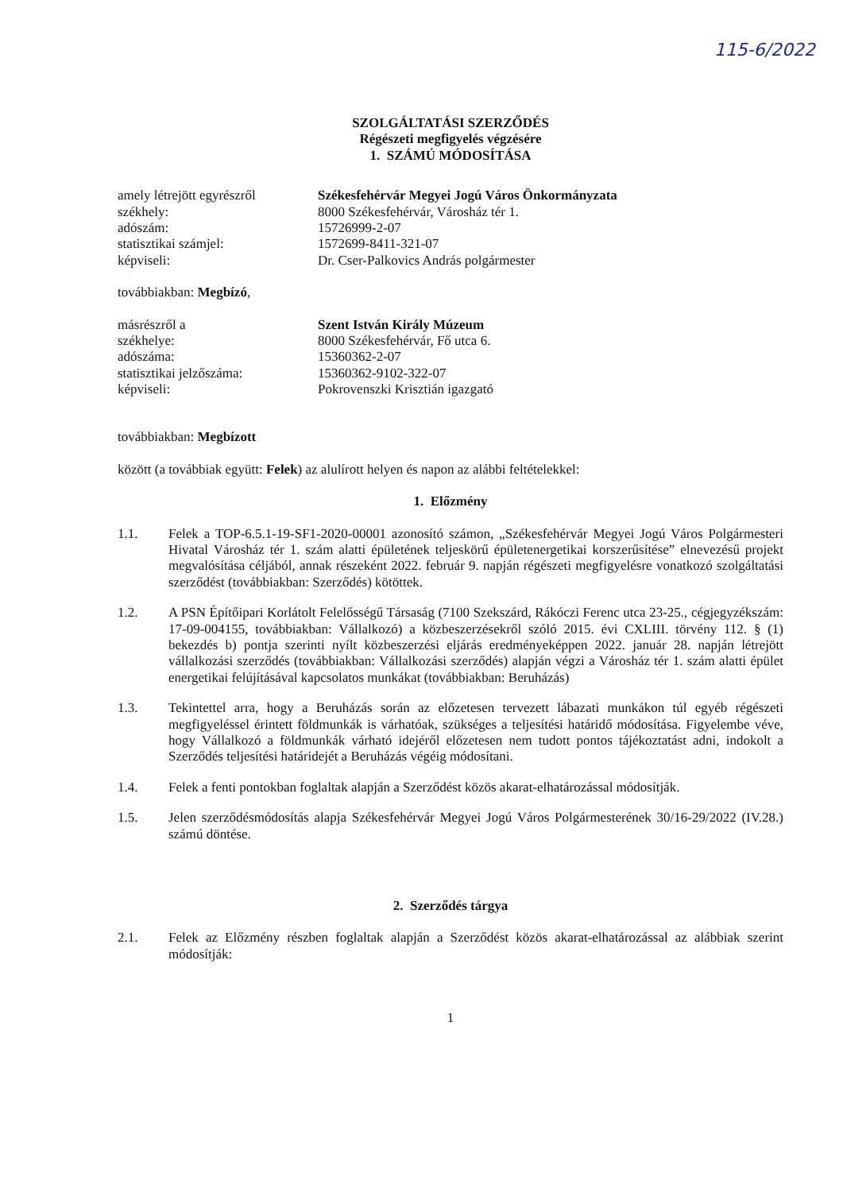115-6/2022
SZOLGÁLTATÁSI SZERZŐDÉS
Régészeti megfigyelés végzésére
1. SZÁMÚ MÓDOSÍTÁSA
amely létrejött egyrészről
Székesfehérvár Megyei Jogú Város Önkormányzata
székhely:
8000 Székesfehérvár, Városház tér 1.
adószám:
15726999-2-07
statisztikai számjel:
1572699-8411-321-07
képviseli:
Dr. Cser-Palkovics András polgármester
továbbiakban: Megbízó,
másrészről a
Szent István Király Múzeum
székhelye:
8000 Székesfehérvár, Fő utca 6.
adószáma:
15360362-2-07
statisztikai jelzőszáma:
15360362-9102-322-07
képviseli:
Pokrovenszki Krisztián igazgató
továbbiakban: Megbízott
között (a továbbiak együtt: Felek) az alulírott helyen és napon az alábbi feltételekkel:
1. Előzmény
1.1. Felek a TOP-6.5.1-19-SF1-2020-00001 azonosító számon, „Székesfehérvár Megyei Jogú Város Polgármesteri Hivatal Városház tér 1. szám alatti épületének teljeskörű épületenergetikai korszerűsítése” elnevezésű projekt megvalósítása céljából, annak részeként 2022. február 9. napján régészeti megfigyelésre vonatkozó szolgáltatási szerződést (továbbiakban: Szerződés) kötöttek.
1.2. A PSN Építőipari Korlátolt Felelősségű Társaság (7100 Szekszárd, Rákóczi Ferenc utca 23-25., cégjegyzékszám: 17-09-004155, továbbiakban: Vállalkozó) a közbeszerzésekről szóló 2015. évi CXLIII. törvény 112. § (1) bekezdés b) pontja szerinti nyílt közbeszerzési eljárás eredményeképpen 2022. január 28. napján létrejött vállalkozási szerződés (továbbiakban: Vállalkozási szerződés) alapján végzi a Városház tér 1. szám alatti épület energetikai felújításával kapcsolatos munkákat (továbbiakban: Beruházás)
1.3. Tekintettel arra, hogy a Beruházás során az előzetesen tervezett lábazati munkákon túl egyéb régészeti megfigyeléssel érintett földmunkák is várhatóak, szükséges a teljesítési határidő módosítása. Figyelembe véve, hogy Vállalkozó a földmunkák várható idejéről előzetesen nem tudott pontos tájékoztatást adni, indokolt a Szerződés teljesítési határidejét a Beruházás végéig módosítani.
1.4. Felek a fenti pontokban foglaltak alapján a Szerződést közös akarat-elhatározással módosítják.
1.5. Jelen szerződésmódosítás alapja Székesfehérvár Megyei Jogú Város Polgármesterének 30/16-29/2022 (IV.28.) számú döntése.
2. Szerződés tárgya
2.1. Felek az Előzmény részben foglaltak alapján a Szerződést közös akarat-elhatározással az alábbiak szerint módosítják:
1